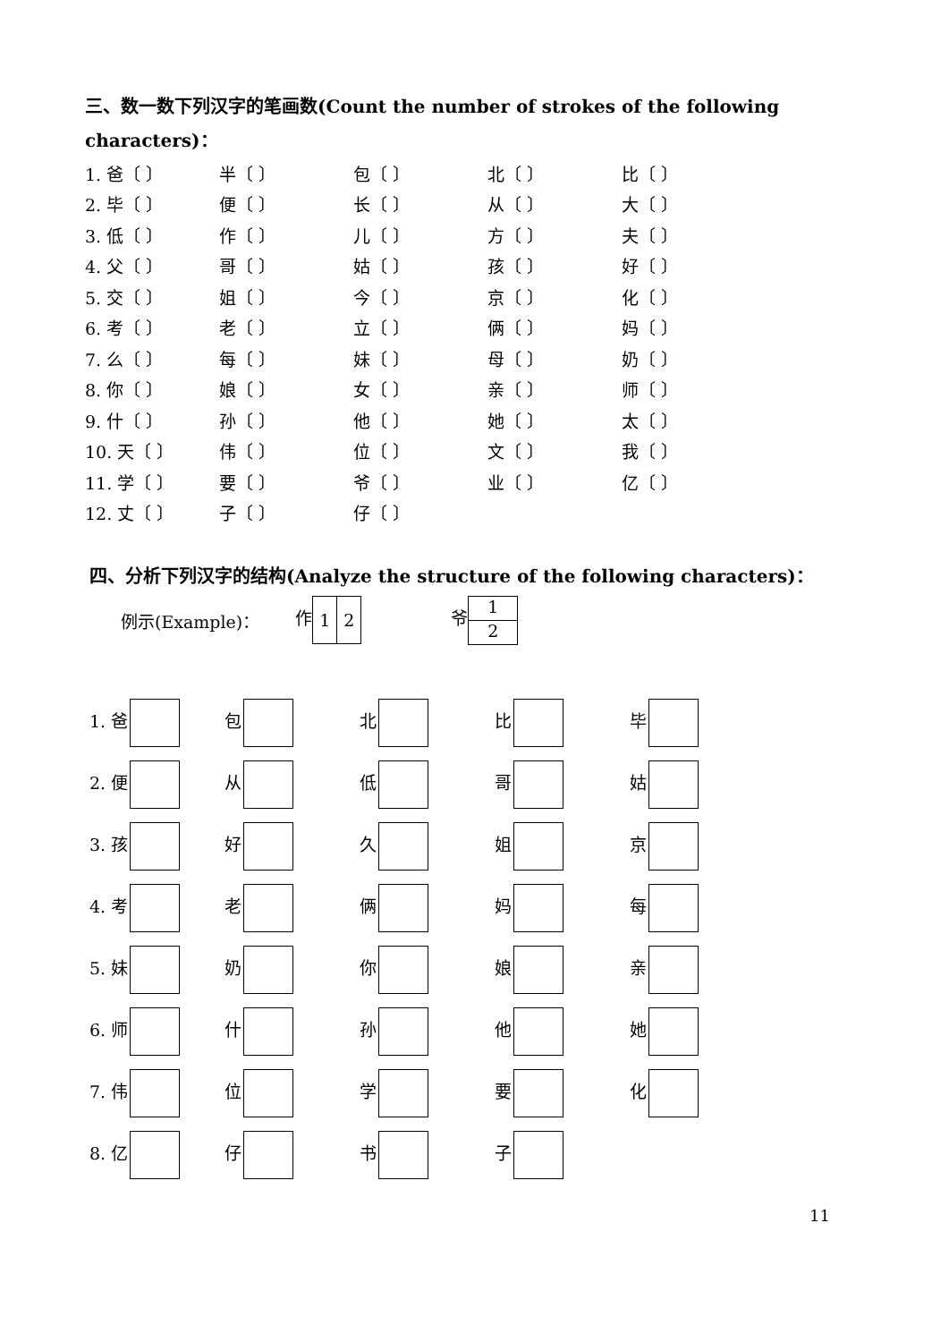三、数一数下列汉字的笔画数(Count the number of strokes of the following characters)：
| 1. 爸〔 〕 | 半〔 〕 | 包〔 〕 | 北〔 〕 | 比〔 〕 |
| 2. 毕〔 〕 | 便〔 〕 | 长〔 〕 | 从〔 〕 | 大〔 〕 |
| 3. 低〔 〕 | 作〔 〕 | 儿〔 〕 | 方〔 〕 | 夫〔 〕 |
| 4. 父〔 〕 | 哥〔 〕 | 姑〔 〕 | 孩〔 〕 | 好〔 〕 |
| 5. 交〔 〕 | 姐〔 〕 | 今〔 〕 | 京〔 〕 | 化〔 〕 |
| 6. 考〔 〕 | 老〔 〕 | 立〔 〕 | 俩〔 〕 | 妈〔 〕 |
| 7. 么〔 〕 | 每〔 〕 | 妹〔 〕 | 母〔 〕 | 奶〔 〕 |
| 8. 你〔 〕 | 娘〔 〕 | 女〔 〕 | 亲〔 〕 | 师〔 〕 |
| 9. 什〔 〕 | 孙〔 〕 | 他〔 〕 | 她〔 〕 | 太〔 〕 |
| 10. 天〔 〕 | 伟〔 〕 | 位〔 〕 | 文〔 〕 | 我〔 〕 |
| 11. 学〔 〕 | 要〔 〕 | 爷〔 〕 | 业〔 〕 | 亿〔 〕 |
| 12. 丈〔 〕 | 子〔 〕 | 仔〔 〕 | | |
四、分析下列汉字的结构(Analyze the structure of the following characters)：
例示(Example)： 作1 2 爷
1
2
| 1. 爸 | 包 | 北 | 比 | 毕 |
| 2. 便 | 从 | 低 | 哥 | 姑 |
| 3. 孩 | 好 | 久 | 姐 | 京 |
| 4. 考 | 老 | 俩 | 妈 | 每 |
| 5. 妹 | 奶 | 你 | 娘 | 亲 |
| 6. 师 | 什 | 孙 | 他 | 她 |
| 7. 伟 | 位 | 学 | 要 | 化 |
| 8. 亿 | 仔 | 书 | 子 | |
11